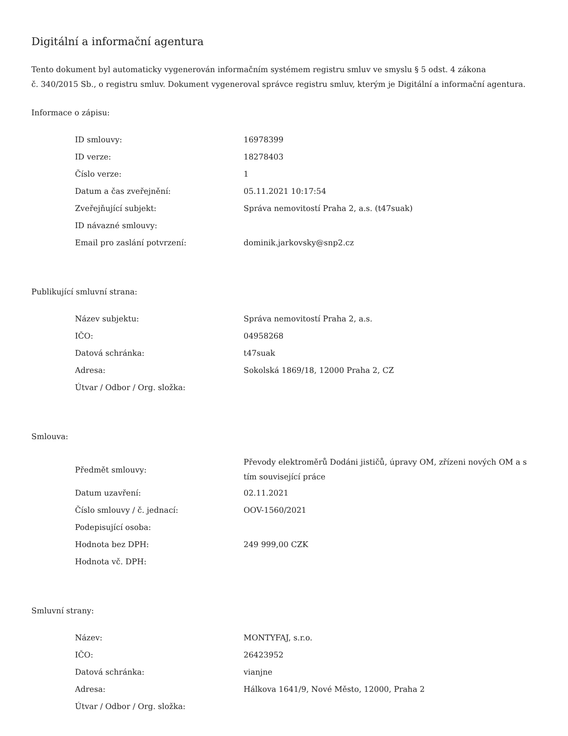Digitální a informační agentura
Tento dokument byl automaticky vygenerován informačním systémem registru smluv ve smyslu § 5 odst. 4 zákona
č. 340/2015 Sb., o registru smluv. Dokument vygeneroval správce registru smluv, kterým je Digitální a informační agentura.
Informace o zápisu:
| ID smlouvy: | 16978399 |
| ID verze: | 18278403 |
| Číslo verze: | 1 |
| Datum a čas zveřejnění: | 05.11.2021 10:17:54 |
| Zveřejňující subjekt: | Správa nemovitostí Praha 2, a.s. (t47suak) |
| ID návazné smlouvy: | |
| Email pro zaslání potvrzení: | dominik.jarkovsky@snp2.cz |
Publikující smluvní strana:
| Název subjektu: | Správa nemovitostí Praha 2, a.s. |
| IČO: | 04958268 |
| Datová schránka: | t47suak |
| Adresa: | Sokolská 1869/18, 12000 Praha 2, CZ |
| Útvar / Odbor / Org. složka: | |
Smlouva:
| Předmět smlouvy: | Převody elektroměrů Dodáni jističů, úpravy OM, zřízeni nových OM a s tím související práce |
| Datum uzavření: | 02.11.2021 |
| Číslo smlouvy / č. jednací: | OOV-1560/2021 |
| Podepisující osoba: | |
| Hodnota bez DPH: | 249 999,00 CZK |
| Hodnota vč. DPH: | |
Smluvní strany:
| Název: | MONTYFAJ, s.r.o. |
| IČO: | 26423952 |
| Datová schránka: | vianjne |
| Adresa: | Hálkova 1641/9, Nové Město, 12000, Praha 2 |
| Útvar / Odbor / Org. složka: | |